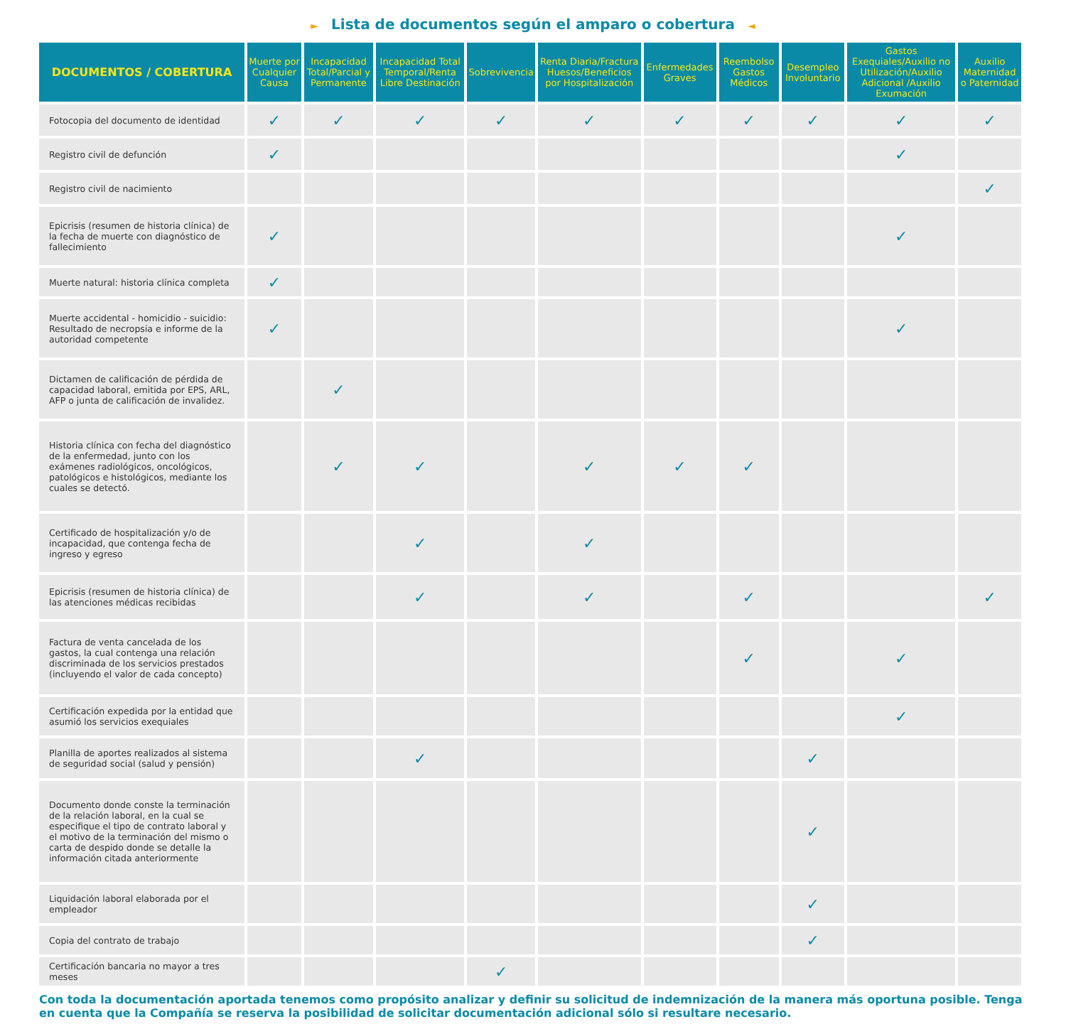► Lista de documentos según el amparo o cobertura ◄
| DOCUMENTOS / COBERTURA | Muerte por Cualquier Causa | Incapacidad Total/Parcial y Permanente | Incapacidad Total Temporal/Renta Libre Destinación | Sobrevivencia | Renta Diaria/Fractura Huesos/Beneficios por Hospitalización | Enfermedades Graves | Reembolso Gastos Médicos | Desempleo Involuntario | Gastos Exequiales/Auxilio no Utilización/Auxilio Adicional /Auxilio Exumación | Auxilio Maternidad o Paternidad |
| --- | --- | --- | --- | --- | --- | --- | --- | --- | --- | --- |
| Fotocopia del documento de identidad | ✓ | ✓ | ✓ | ✓ | ✓ | ✓ | ✓ | ✓ | ✓ | ✓ |
| Registro civil de defunción | ✓ | | | | | | | | ✓ | |
| Registro civil de nacimiento | | | | | | | | | | ✓ |
| Epicrisis (resumen de historia clínica) de la fecha de muerte con diagnóstico de fallecimiento | ✓ | | | | | | | | ✓ | |
| Muerte natural: historia clínica completa | ✓ | | | | | | | | | |
| Muerte accidental - homicidio - suicidio: Resultado de necropsia e informe de la autoridad competente | ✓ | | | | | | | | ✓ | |
| Dictamen de calificación de pérdida de capacidad laboral, emitida por EPS, ARL, AFP o junta de calificación de invalidez. | | ✓ | | | | | | | | |
| Historia clínica con fecha del diagnóstico de la enfermedad, junto con los exámenes radiológicos, oncológicos, patológicos e histológicos, mediante los cuales se detectó. | | ✓ | ✓ | | ✓ | ✓ | ✓ | | | |
| Certificado de hospitalización y/o de incapacidad, que contenga fecha de ingreso y egreso | | | ✓ | | ✓ | | | | | |
| Epicrisis (resumen de historia clínica) de las atenciones médicas recibidas | | | ✓ | | ✓ | | ✓ | | | ✓ |
| Factura de venta cancelada de los gastos, la cual contenga una relación discriminada de los servicios prestados (incluyendo el valor de cada concepto) | | | | | | | ✓ | | ✓ | |
| Certificación expedida por la entidad que asumió los servicios exequiales | | | | | | | | | ✓ | |
| Planilla de aportes realizados al sistema de seguridad social (salud y pensión) | | | ✓ | | | | | ✓ | | |
| Documento donde conste la terminación de la relación laboral, en la cual se especifique el tipo de contrato laboral y el motivo de la terminación del mismo o carta de despido donde se detalle la información citada anteriormente | | | | | | | | ✓ | | |
| Liquidación laboral elaborada por el empleador | | | | | | | | ✓ | | |
| Copia del contrato de trabajo | | | | | | | | ✓ | | |
| Certificación bancaria no mayor a tres meses | | | | ✓ | | | | | | |
Con toda la documentación aportada tenemos como propósito analizar y definir su solicitud de indemnización de la manera más oportuna posible. Tenga en cuenta que la Compañía se reserva la posibilidad de solicitar documentación adicional sólo si resultare necesario.